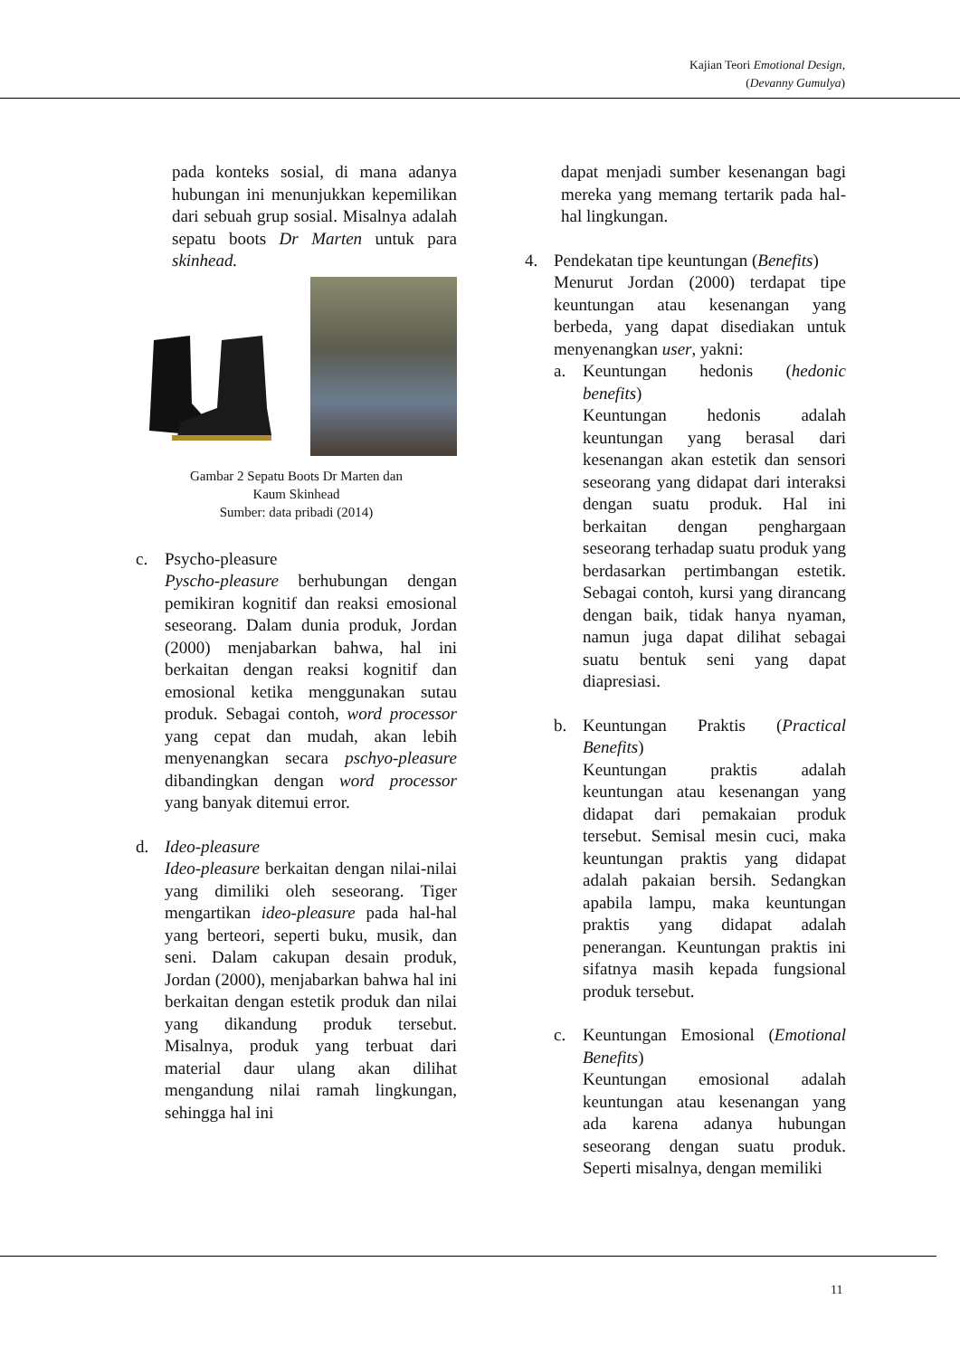Kajian Teori Emotional Design,
(Devanny Gumulya)
pada konteks sosial, di mana adanya hubungan ini menunjukkan kepemilikan dari sebuah grup sosial. Misalnya adalah sepatu boots Dr Marten untuk para skinhead.
Gambar 2 Sepatu Boots Dr Marten dan
Kaum Skinhead
Sumber: data pribadi (2014)
c. Psycho-pleasure
Pyscho-pleasure berhubungan dengan pemikiran kognitif dan reaksi emosional seseorang. Dalam dunia produk, Jordan (2000) menjabarkan bahwa, hal ini berkaitan dengan reaksi kognitif dan emosional ketika menggunakan sutau produk. Sebagai contoh, word processor yang cepat dan mudah, akan lebih menyenangkan secara pschyo-pleasure dibandingkan dengan word processor yang banyak ditemui error.
d. Ideo-pleasure
Ideo-pleasure berkaitan dengan nilai-nilai yang dimiliki oleh seseorang. Tiger mengartikan ideo-pleasure pada hal-hal yang berteori, seperti buku, musik, dan seni. Dalam cakupan desain produk, Jordan (2000), menjabarkan bahwa hal ini berkaitan dengan estetik produk dan nilai yang dikandung produk tersebut. Misalnya, produk yang terbuat dari material daur ulang akan dilihat mengandung nilai ramah lingkungan, sehingga hal ini
dapat menjadi sumber kesenangan bagi mereka yang memang tertarik pada hal-hal lingkungan.
4. Pendekatan tipe keuntungan (Benefits)
Menurut Jordan (2000) terdapat tipe keuntungan atau kesenangan yang berbeda, yang dapat disediakan untuk menyenangkan user, yakni:
a. Keuntungan hedonis (hedonic benefits)
Keuntungan hedonis adalah keuntungan yang berasal dari kesenangan akan estetik dan sensori seseorang yang didapat dari interaksi dengan suatu produk. Hal ini berkaitan dengan penghargaan seseorang terhadap suatu produk yang berdasarkan pertimbangan estetik. Sebagai contoh, kursi yang dirancang dengan baik, tidak hanya nyaman, namun juga dapat dilihat sebagai suatu bentuk seni yang dapat diapresiasi.
b. Keuntungan Praktis (Practical Benefits)
Keuntungan praktis adalah keuntungan atau kesenangan yang didapat dari pemakaian produk tersebut. Semisal mesin cuci, maka keuntungan praktis yang didapat adalah pakaian bersih. Sedangkan apabila lampu, maka keuntungan praktis yang didapat adalah penerangan. Keuntungan praktis ini sifatnya masih kepada fungsional produk tersebut.
c. Keuntungan Emosional (Emotional Benefits)
Keuntungan emosional adalah keuntungan atau kesenangan yang ada karena adanya hubungan seseorang dengan suatu produk. Seperti misalnya, dengan memiliki
11